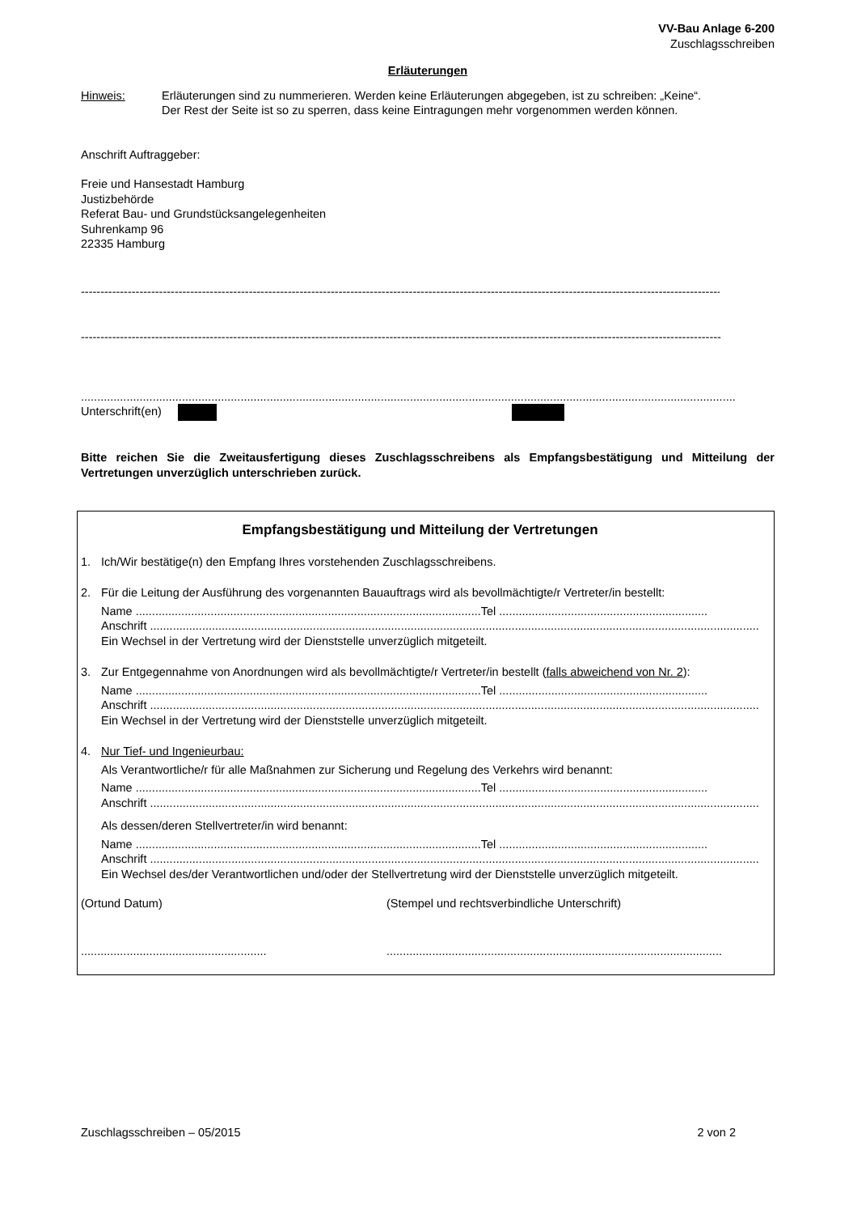VV-Bau Anlage 6-200
Zuschlagsschreiben
Erläuterungen
Hinweis: Erläuterungen sind zu nummerieren. Werden keine Erläuterungen abgegeben, ist zu schreiben: „Keine“.
Der Rest der Seite ist so zu sperren, dass keine Eintragungen mehr vorgenommen werden können.
Anschrift Auftraggeber:
Freie und Hansestadt Hamburg
Justizbehörde
Referat Bau- und Grundstücksangelegenheiten
Suhrenkamp 96
22335 Hamburg
--------------------------------------------------------------------------------------------------------------------------------------------------------------------
--------------------------------------------------------------------------------------------------------------------------------------------------------------------
.......................................................................................................................................................................................................................................
Unterschrift(en)
Bitte reichen Sie die Zweitausfertigung dieses Zuschlagsschreibens als Empfangsbestätigung und Mitteilung der Vertretungen unverzüglich unterschrieben zurück.
Empfangsbestätigung und Mitteilung der Vertretungen
1. Ich/Wir bestätige(n) den Empfang Ihres vorstehenden Zuschlagsschreibens.
2. Für die Leitung der Ausführung des vorgenannten Bauauftrags wird als bevollmächtigte/r Vertreter/in bestellt:
Name ..........................................................................................................Tel ................................................................
Anschrift ...........................................................................................................................................................................................
Ein Wechsel in der Vertretung wird der Dienststelle unverzüglich mitgeteilt.
3. Zur Entgegennahme von Anordnungen wird als bevollmächtigte/r Vertreter/in bestellt (falls abweichend von Nr. 2):
Name ..........................................................................................................Tel ................................................................
Anschrift ...........................................................................................................................................................................................
Ein Wechsel in der Vertretung wird der Dienststelle unverzüglich mitgeteilt.
4. Nur Tief- und Ingenieurbau:
Als Verantwortliche/r für alle Maßnahmen zur Sicherung und Regelung des Verkehrs wird benannt:
Name ..........................................................................................................Tel ................................................................
Anschrift ...........................................................................................................................................................................................
Als dessen/deren Stellvertreter/in wird benannt:
Name ..........................................................................................................Tel ................................................................
Anschrift ...........................................................................................................................................................................................
Ein Wechsel des/der Verantwortlichen und/oder der Stellvertretung wird der Dienststelle unverzüglich mitgeteilt.
(Ortund Datum) (Stempel und rechtsverbindliche Unterschrift)
......................................................... .......................................................................................................
Zuschlagsschreiben – 05/2015 2 von 2